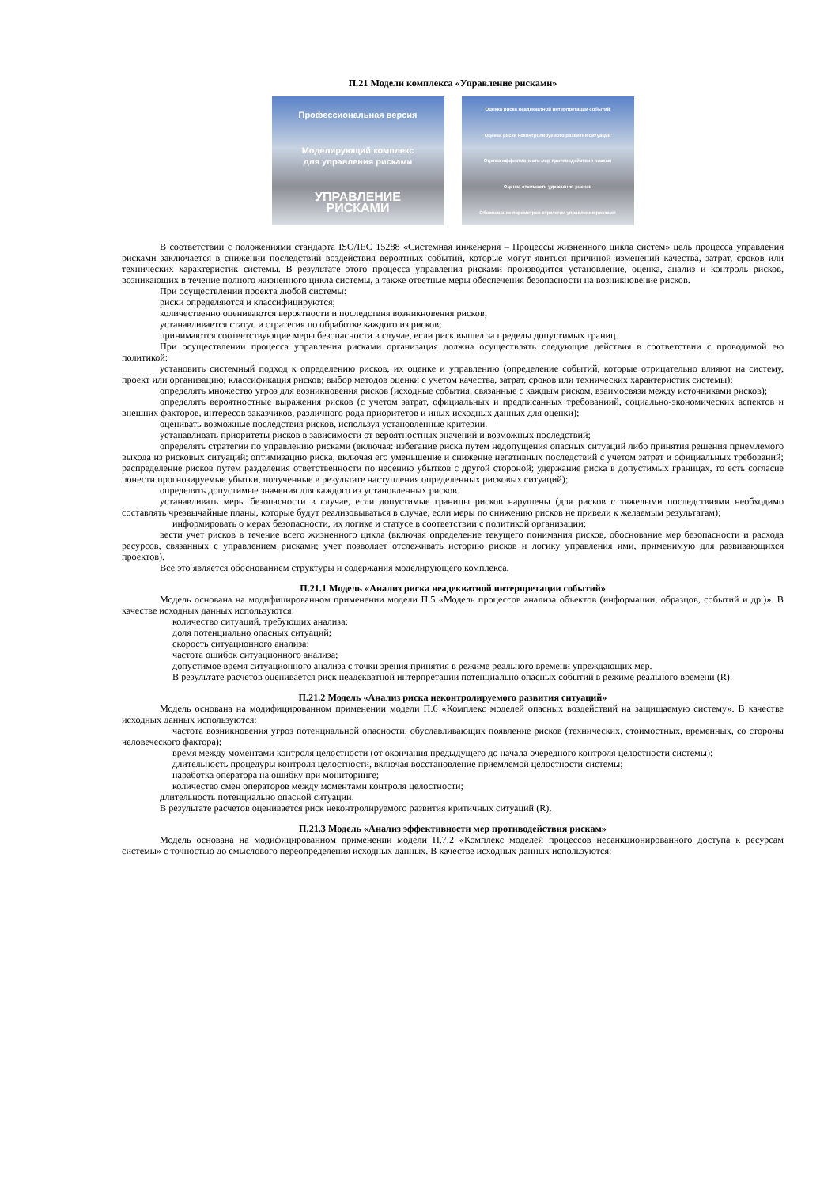П.21 Модели комплекса «Управление рисками»
Профессиональная версия
Моделирующий комплекс
для управления рисками
УПРАВЛЕНИЕ
РИСКАМИ
Оценка риска неадекватной интерпретации событий
Оценка риска неконтролируемого развития ситуации
Оценка эффективности мер противодействия рискам
Оценка стоимости удержания рисков
Обоснование параметров стратегии управления рисками
В соответствии с положениями стандарта ISO/IEC 15288 «Системная инженерия – Процессы жизненного цикла систем» цель процесса управления рисками заключается в снижении последствий воздействия вероятных событий, которые могут явиться причиной изменений качества, затрат, сроков или технических характеристик системы. В результате этого процесса управления рисками производится установление, оценка, анализ и контроль рисков, возникающих в течение полного жизненного цикла системы, а также ответные меры обеспечения безопасности на возникновение рисков.
При осуществлении проекта любой системы:
риски определяются и классифицируются;
количественно оцениваются вероятности и последствия возникновения рисков;
устанавливается статус и стратегия по обработке каждого из рисков;
принимаются соответствующие меры безопасности в случае, если риск вышел за пределы допустимых границ.
При осуществлении процесса управления рисками организация должна осуществлять следующие действия в соответствии с проводимой ею политикой:
установить системный подход к определению рисков, их оценке и управлению (определение событий, которые отрицательно влияют на систему, проект или организацию; классификация рисков; выбор методов оценки с учетом качества, затрат, сроков или технических характеристик системы);
определять множество угроз для возникновения рисков (исходные события, связанные с каждым риском, взаимосвязи между источниками рисков);
определять вероятностные выражения рисков (с учетом затрат, официальных и предписанных требованиий, социально-экономических аспектов и внешних факторов, интересов заказчиков, различного рода приоритетов и иных исходных данных для оценки);
оценивать возможные последствия рисков, используя установленные критерии.
устанавливать приоритеты рисков в зависимости от вероятностных значений и возможных последствий;
определять стратегии по управлению рисками (включая: избегание риска путем недопущения опасных ситуаций либо принятия решения приемлемого выхода из рисковых ситуаций; оптимизацию риска, включая его уменьшение и снижение негативных последствий с учетом затрат и официальных требований; распределение рисков путем разделения ответственности по несению убытков с другой стороной; удержание риска в допустимых границах, то есть согласие понести прогнозируемые убытки, полученные в результате наступления определенных рисковых ситуаций);
определять допустимые значения для каждого из установленных рисков.
устанавливать меры безопасности в случае, если допустимые границы рисков нарушены (для рисков с тяжелыми последствиями необходимо составлять чрезвычайные планы, которые будут реализовываться в случае, если меры по снижению рисков не привели к желаемым результатам);
информировать о мерах безопасности, их логике и статусе в соответствии с политикой организации;
вести учет рисков в течение всего жизненного цикла (включая определение текущего понимания рисков, обоснование мер безопасности и расхода ресурсов, связанных с управлением рисками; учет позволяет отслеживать историю рисков и логику управления ими, применимую для развивающихся проектов).
Все это является обоснованием структуры и содержания моделирующего комплекса.
П.21.1 Модель «Анализ риска неадекватной интерпретации событий»
Модель основана на модифицированном применении модели П.5 «Модель процессов анализа объектов (информации, образцов, событий и др.)». В качестве исходных данных используются:
количество ситуаций, требующих анализа;
доля потенциально опасных ситуаций;
скорость ситуационного анализа;
частота ошибок ситуационного анализа;
допустимое время ситуационного анализа с точки зрения принятия в режиме реального времени упреждающих мер.
В результате расчетов оценивается риск неадекватной интерпретации потенциально опасных событий в режиме реального времени (R).
П.21.2 Модель «Анализ риска неконтролируемого развития ситуаций»
Модель основана на модифицированном применении модели П.6 «Комплекс моделей опасных воздействий на защищаемую систему». В качестве исходных данных используются:
частота возникновения угроз потенциальной опасности, обуславливающих появление рисков (технических, стоимостных, временных, со стороны человеческого фактора);
время между моментами контроля целостности (от окончания предыдущего до начала очередного контроля целостности системы);
длительность процедуры контроля целостности, включая восстановление приемлемой целостности системы;
наработка оператора на ошибку при мониторинге;
количество смен операторов между моментами контроля целостности;
длительность потенциально опасной ситуации.
В результате расчетов оценивается риск неконтролируемого развития критичных ситуаций (R).
П.21.3 Модель «Анализ эффективности мер противодействия рискам»
Модель основана на модифицированном применении модели П.7.2 «Комплекс моделей процессов несанкционированного доступа к ресурсам системы» с точностью до смыслового переопределения исходных данных. В качестве исходных данных используются: